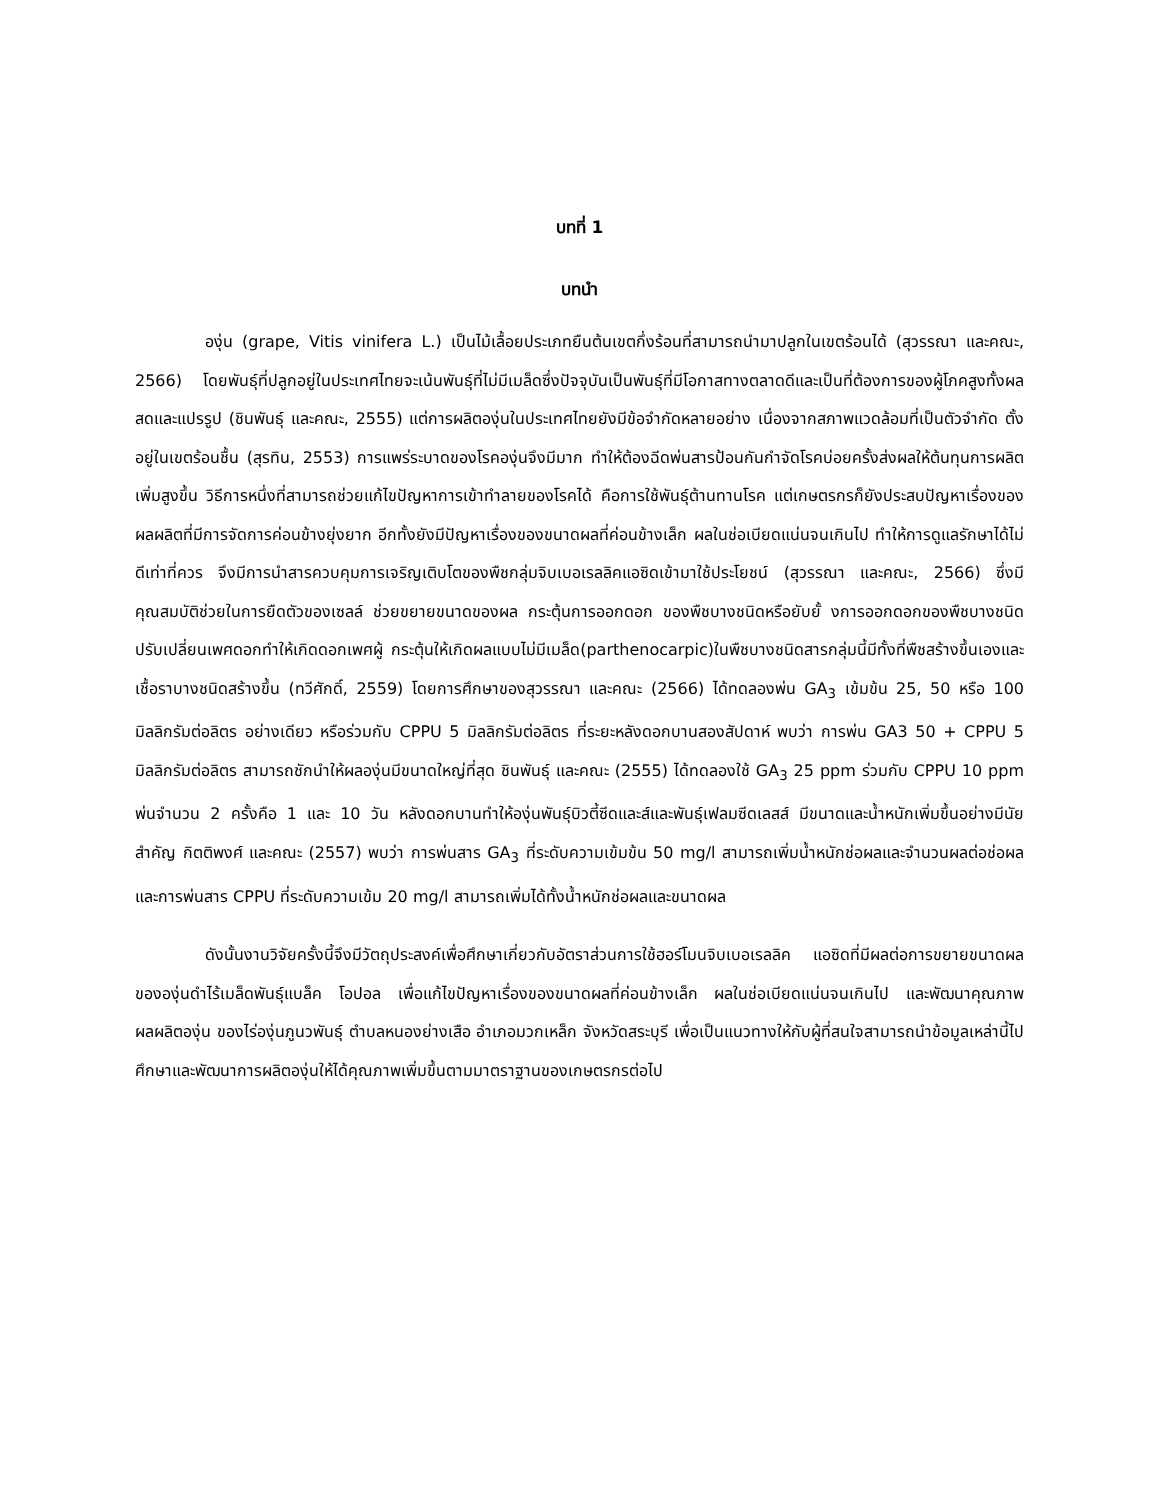บทที่ 1
บทนำ
องุ่น (grape, Vitis vinifera L.) เป็นไม้เลื้อยประเภทยืนต้นเขตกึ่งร้อนที่สามารถนำมาปลูกในเขตร้อนได้ (สุวรรณา และคณะ, 2566) โดยพันธุ์ที่ปลูกอยู่ในประเทศไทยจะเน้นพันธุ์ที่ไม่มีเมล็ดซึ่งปัจจุบันเป็นพันธุ์ที่มีโอกาสทางตลาดดีและเป็นที่ต้องการของผู้โภคสูงทั้งผลสดและแปรรูป (ชินพันธุ์ และคณะ, 2555) แต่การผลิตองุ่นในประเทศไทยยังมีข้อจำกัดหลายอย่าง เนื่องจากสภาพแวดล้อมที่เป็นตัวจำกัด ตั้งอยู่ในเขตร้อนชื้น (สุรทิน, 2553) การแพร่ระบาดของโรคองุ่นจึงมีมาก ทำให้ต้องฉีดพ่นสารป้อนกันกำจัดโรคบ่อยครั้งส่งผลให้ต้นทุนการผลิตเพิ่มสูงขึ้น วิธีการหนึ่งที่สามารถช่วยแก้ไขปัญหาการเข้าทำลายของโรคได้ คือการใช้พันธุ์ต้านทานโรค แต่เกษตรกรก็ยังประสบปัญหาเรื่องของผลผลิตที่มีการจัดการค่อนข้างยุ่งยาก อีกทั้งยังมีปัญหาเรื่องของขนาดผลที่ค่อนข้างเล็ก ผลในช่อเบียดแน่นจนเกินไป ทำให้การดูแลรักษาได้ไม่ดีเท่าที่ควร จึงมีการนำสารควบคุมการเจริญเติบโตของพืชกลุ่มจิบเบอเรลลิคแอซิดเข้ามาใช้ประโยชน์ (สุวรรณา และคณะ, 2566) ซึ่งมีคุณสมบัติช่วยในการยืดตัวของเซลล์ ช่วยขยายขนาดของผล กระตุ้นการออกดอก ของพืชบางชนิดหรือยับยั้ งการออกดอกของพืชบางชนิด ปรับเปลี่ยนเพศดอกทำให้เกิดดอกเพศผู้ กระตุ้นให้เกิดผลแบบไม่มีเมล็ด(parthenocarpic)ในพืชบางชนิดสารกลุ่มนี้มีทั้งที่พืชสร้างขึ้นเองและเชื้อราบางชนิดสร้างขึ้น (ทวีศักดิ์, 2559) โดยการศึกษาของสุวรรณา และคณะ (2566) ได้ทดลองพ่น GA<sub>3</sub> เข้มข้น 25, 50 หรือ 100 มิลลิกรัมต่อลิตร อย่างเดียว หรือร่วมกับ CPPU 5 มิลลิกรัมต่อลิตร ที่ระยะหลังดอกบานสองสัปดาห์ พบว่า การพ่น GA3 50 + CPPU 5 มิลลิกรัมต่อลิตร สามารถชักนำให้ผลองุ่นมีขนาดใหญ่ที่สุด ชินพันธุ์ และคณะ (2555) ได้ทดลองใช้ GA<sub>3</sub> 25 ppm ร่วมกับ CPPU 10 ppm พ่นจำนวน 2 ครั้งคือ 1 และ 10 วัน หลังดอกบานทำให้องุ่นพันธุ์บิวตี้ซีดและส์และพันธุ์เฟลมซีดเลสส์ มีขนาดและน้ำหนักเพิ่มขึ้นอย่างมีนัยสำคัญ กิตติพงศ์ และคณะ (2557) พบว่า การพ่นสาร GA<sub>3</sub> ที่ระดับความเข้มข้น 50 mg/l สามารถเพิ่มน้ำหนักช่อผลและจำนวนผลต่อช่อผลและการพ่นสาร CPPU ที่ระดับความเข้ม 20 mg/l สามารถเพิ่มได้ทั้งน้ำหนักช่อผลและขนาดผล
ดังนั้นงานวิจัยครั้งนี้จึงมีวัตถุประสงค์เพื่อศึกษาเกี่ยวกับอัตราส่วนการใช้ฮอร์โมนจิบเบอเรลลิค แอซิดที่มีผลต่อการขยายขนาดผลขององุ่นดำไร้เมล็ดพันธุ์แบล็ค โอปอล เพื่อแก้ไขปัญหาเรื่องของขนาดผลที่ค่อนข้างเล็ก ผลในช่อเบียดแน่นจนเกินไป และพัฒนาคุณภาพผลผลิตองุ่น ของไร่องุ่นภูนวพันธุ์ ตำบลหนองย่างเสือ อำเภอมวกเหล็ก จังหวัดสระบุรี เพื่อเป็นแนวทางให้กับผู้ที่สนใจสามารถนำข้อมูลเหล่านี้ไปศึกษาและพัฒนาการผลิตองุ่นให้ได้คุณภาพเพิ่มขึ้นตามมาตราฐานของเกษตรกรต่อไป